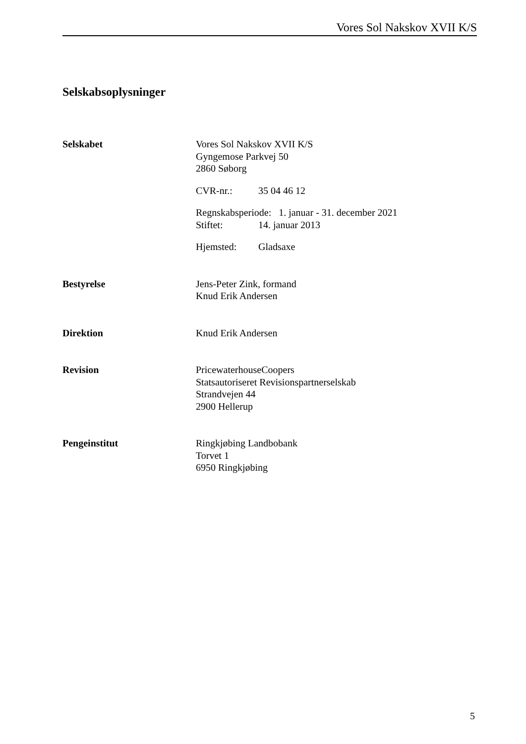Vores Sol Nakskov XVII K/S
Selskabsoplysninger
Selskabet Vores Sol Nakskov XVII K/S
Gyngemose Parkvej 50
2860 Søborg
CVR-nr.: 35 04 46 12
Regnskabsperiode: 1. januar - 31. december 2021
Stiftet: 14. januar 2013
Hjemsted: Gladsaxe
Bestyrelse Jens-Peter Zink, formand
Knud Erik Andersen
Direktion Knud Erik Andersen
Revision PricewaterhouseCoopers
Statsautoriseret Revisionspartnerselskab
Strandvejen 44
2900 Hellerup
Pengeinstitut Ringkjøbing Landbobank
Torvet 1
6950 Ringkjøbing
5